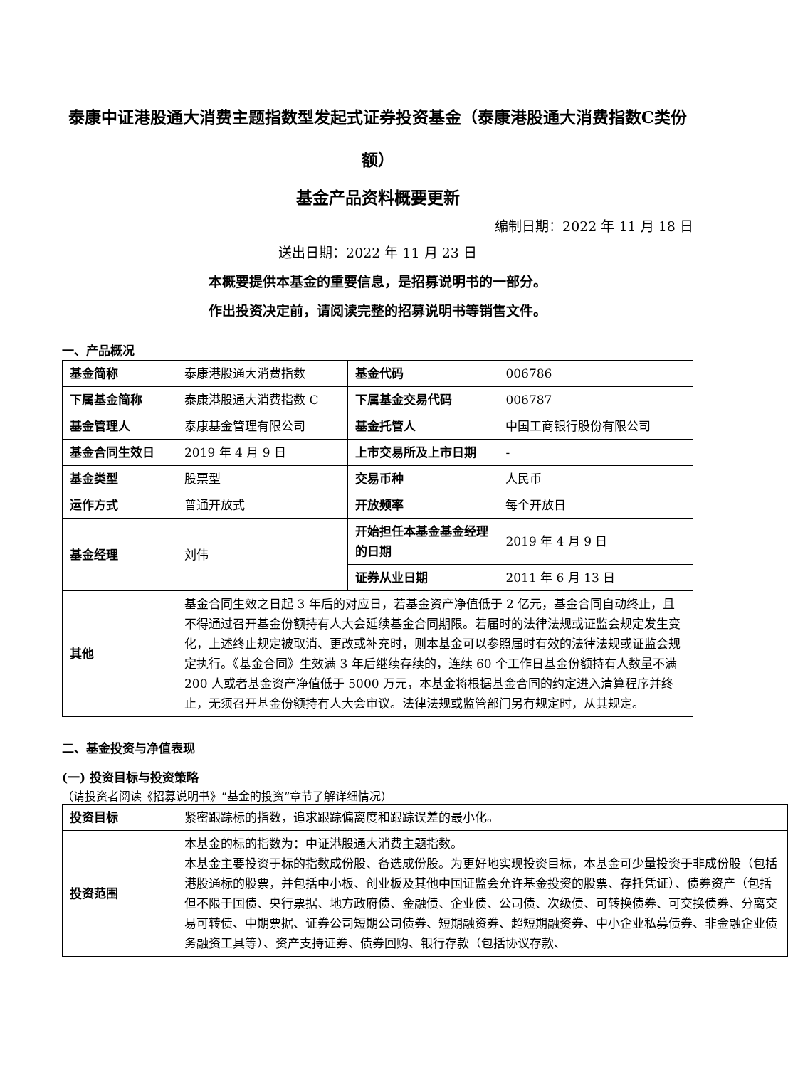泰康中证港股通大消费主题指数型发起式证券投资基金（泰康港股通大消费指数C类份额）
基金产品资料概要更新
编制日期：2022 年 11 月 18 日
送出日期：2022 年 11 月 23 日
本概要提供本基金的重要信息，是招募说明书的一部分。
作出投资决定前，请阅读完整的招募说明书等销售文件。
一、产品概况
| 基金简称 | 泰康港股通大消费指数 | 基金代码 | 006786 |
| 下属基金简称 | 泰康港股通大消费指数 C | 下属基金交易代码 | 006787 |
| 基金管理人 | 泰康基金管理有限公司 | 基金托管人 | 中国工商银行股份有限公司 |
| 基金合同生效日 | 2019 年 4 月 9 日 | 上市交易所及上市日期 | - |
| 基金类型 | 股票型 | 交易币种 | 人民币 |
| 运作方式 | 普通开放式 | 开放频率 | 每个开放日 |
| 基金经理 | 刘伟 | 开始担任本基金基金经理的日期 | 2019 年 4 月 9 日 |
| | | 证券从业日期 | 2011 年 6 月 13 日 |
| 其他 | 基金合同生效之日起 3 年后的对应日，若基金资产净值低于 2 亿元，基金合同自动终止，且不得通过召开基金份额持有人大会延续基金合同期限。若届时的法律法规或证监会规定发生变化，上述终止规定被取消、更改或补充时，则本基金可以参照届时有效的法律法规或证监会规定执行。《基金合同》生效满 3 年后继续存续的，连续 60 个工作日基金份额持有人数量不满 200 人或者基金资产净值低于 5000 万元，本基金将根据基金合同的约定进入清算程序并终止，无须召开基金份额持有人大会审议。法律法规或监管部门另有规定时，从其规定。 | | |
二、基金投资与净值表现
(一) 投资目标与投资策略
（请投资者阅读《招募说明书》“基金的投资”章节了解详细情况）
| 投资目标 | 紧密跟踪标的指数，追求跟踪偏离度和跟踪误差的最小化。 |
| 投资范围 | 本基金的标的指数为：中证港股通大消费主题指数。 本基金主要投资于标的指数成份股、备选成份股。为更好地实现投资目标，本基金可少量投资于非成份股（包括港股通标的股票，并包括中小板、创业板及其他中国证监会允许基金投资的股票、存托凭证）、债券资产（包括但不限于国债、央行票据、地方政府债、金融债、企业债、公司债、次级债、可转换债券、可交换债券、分离交易可转债、中期票据、证券公司短期公司债券、短期融资券、超短期融资券、中小企业私募债券、非金融企业债务融资工具等）、资产支持证券、债券回购、银行存款（包括协议存款、 |